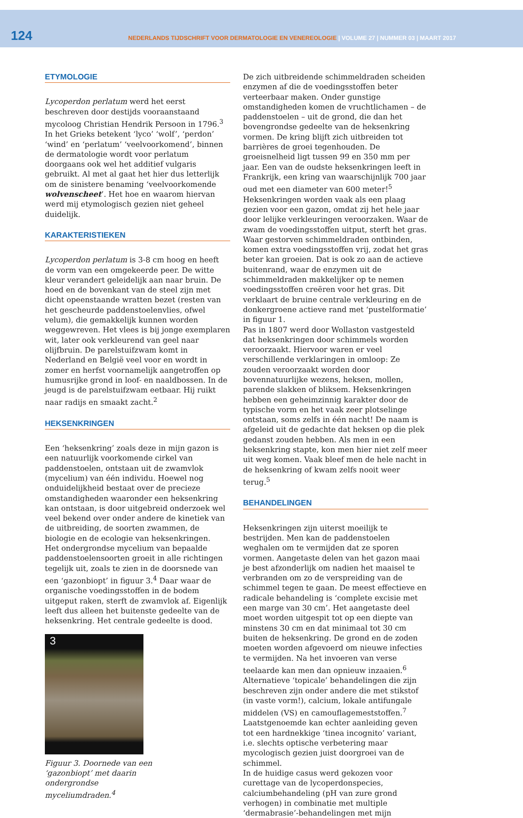124
NEDERLANDS TIJDSCHRIFT VOOR DERMATOLOGIE EN VENEREOLOGIE | VOLUME 27 | NUMMER 03 | MAART 2017
ETYMOLOGIE
Lycoperdon perlatum werd het eerst beschreven door destijds vooraanstaand mycoloog Christian Hendrik Persoon in 1796.<sup>3</sup> In het Grieks betekent ‘lyco’ ‘wolf’, ‘perdon’ ‘wind’ en ‘perlatum’ ‘veelvoorkomend’, binnen de dermatologie wordt voor perlatum doorgaans ook wel het additief vulgaris gebruikt. Al met al gaat het hier dus letterlijk om de sinistere benaming ‘veelvoorkomende wolvenscheet’. Het hoe en waarom hiervan werd mij etymologisch gezien niet geheel duidelijk.
KARAKTERISTIEKEN
Lycoperdon perlatum is 3-8 cm hoog en heeft de vorm van een omgekeerde peer. De witte kleur verandert geleidelijk aan naar bruin. De hoed en de bovenkant van de steel zijn met dicht opeenstaande wratten bezet (resten van het gescheurde paddenstoelenvlies, ofwel velum), die gemakkelijk kunnen worden weggewreven. Het vlees is bij jonge exemplaren wit, later ook verkleurend van geel naar olijfbruin. De parelstuifzwam komt in Nederland en België veel voor en wordt in zomer en herfst voornamelijk aangetroffen op humusrijke grond in loof- en naaldbossen. In de jeugd is de parelstuifzwam eetbaar. Hij ruikt naar radijs en smaakt zacht.<sup>2</sup>
HEKSENKRINGEN
Een ‘heksenkring’ zoals deze in mijn gazon is een natuurlijk voorkomende cirkel van paddenstoelen, ontstaan uit de zwamvlok (mycelium) van één individu. Hoewel nog onduidelijkheid bestaat over de precieze omstandigheden waaronder een heksenkring kan ontstaan, is door uitgebreid onderzoek wel veel bekend over onder andere de kinetiek van de uitbreiding, de soorten zwammen, de biologie en de ecologie van heksenkringen.
Het ondergrondse mycelium van bepaalde paddenstoelensoorten groeit in alle richtingen tegelijk uit, zoals te zien in de doorsnede van een ‘gazonbiopt’ in figuur 3.<sup>4</sup> Daar waar de organische voedingsstoffen in de bodem uitgeput raken, sterft de zwamvlok af. Eigenlijk leeft dus alleen het buitenste gedeelte van de heksenkring. Het centrale gedeelte is dood.
3
Figuur 3. Doornede van een ‘gazonbiopt’ met daarin ondergrondse myceliumdraden.<sup>4</sup>
De zich uitbreidende schimmeldraden scheiden enzymen af die de voedingsstoffen beter verteerbaar maken. Onder gunstige omstandigheden komen de vruchtlichamen – de paddenstoelen – uit de grond, die dan het bovengrondse gedeelte van de heksenkring vormen. De kring blijft zich uitbreiden tot barrières de groei tegenhouden. De groeisnelheid ligt tussen 99 en 350 mm per jaar. Een van de oudste heksenkringen leeft in Frankrijk, een kring van waarschijnlijk 700 jaar oud met een diameter van 600 meter!<sup>5</sup>
Heksenkringen worden vaak als een plaag gezien voor een gazon, omdat zij het hele jaar door lelijke verkleuringen veroorzaken. Waar de zwam de voedingsstoffen uitput, sterft het gras. Waar gestorven schimmeldraden ontbinden, komen extra voedingsstoffen vrij, zodat het gras beter kan groeien. Dat is ook zo aan de actieve buitenrand, waar de enzymen uit de schimmeldraden makkelijker op te nemen voedingsstoffen creëren voor het gras. Dit verklaart de bruine centrale verkleuring en de donkergroene actieve rand met ‘pustelformatie’ in figuur 1.
Pas in 1807 werd door Wollaston vastgesteld dat heksenkringen door schimmels worden veroorzaakt. Hiervoor waren er veel verschillende verklaringen in omloop: Ze zouden veroorzaakt worden door bovennatuurlijke wezens, heksen, mollen, parende slakken of bliksem. Heksenkringen hebben een geheimzinnig karakter door de typische vorm en het vaak zeer plotselinge ontstaan, soms zelfs in één nacht! De naam is afgeleid uit de gedachte dat heksen op die plek gedanst zouden hebben. Als men in een heksenkring stapte, kon men hier niet zelf meer uit weg komen. Vaak bleef men de hele nacht in de heksenkring of kwam zelfs nooit weer terug.<sup>5</sup>
BEHANDELINGEN
Heksenkringen zijn uiterst moeilijk te bestrijden. Men kan de paddenstoelen weghalen om te vermijden dat ze sporen vormen. Aangetaste delen van het gazon maai je best afzonderlijk om nadien het maaisel te verbranden om zo de verspreiding van de schimmel tegen te gaan. De meest effectieve en radicale behandeling is ‘complete excisie met een marge van 30 cm’. Het aangetaste deel moet worden uitgespit tot op een diepte van minstens 30 cm en dat minimaal tot 30 cm buiten de heksenkring. De grond en de zoden moeten worden afgevoerd om nieuwe infecties te vermijden. Na het invoeren van verse teelaarde kan men dan opnieuw inzaaien.<sup>6</sup>
Alternatieve ‘topicale’ behandelingen die zijn beschreven zijn onder andere die met stikstof (in vaste vorm!), calcium, lokale antifungale middelen (VS) en camouflagemeststoffen.<sup>7</sup> Laatstgenoemde kan echter aanleiding geven tot een hardnekkige ‘tinea incognito’ variant, i.e. slechts optische verbetering maar mycologisch gezien juist doorgroei van de schimmel.
In de huidige casus werd gekozen voor curettage van de lycoperdonspecies, calciumbehandeling (pH van zure grond verhogen) in combinatie met multiple ‘dermabrasie’-behandelingen met mijn